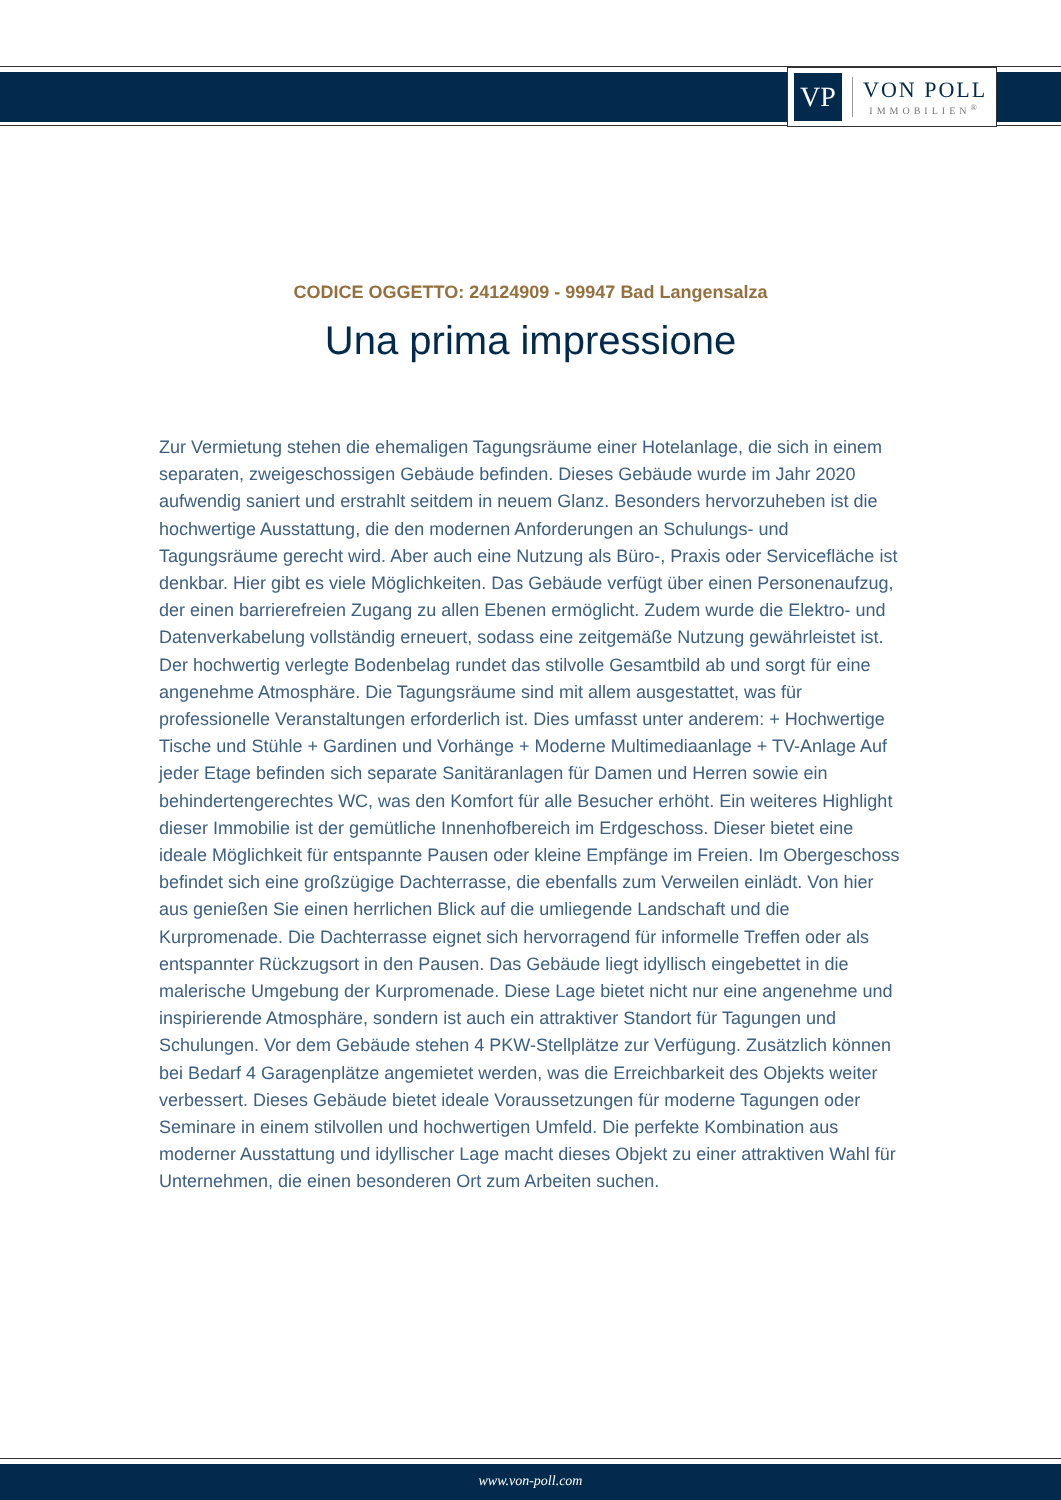VP
VON POLL
IMMOBILIEN<sup>®</sup>
CODICE OGGETTO: 24124909 - 99947 Bad Langensalza
Una prima impressione
Zur Vermietung stehen die ehemaligen Tagungsräume einer Hotelanlage, die sich in einem separaten, zweigeschossigen Gebäude befinden. Dieses Gebäude wurde im Jahr 2020 aufwendig saniert und erstrahlt seitdem in neuem Glanz. Besonders hervorzuheben ist die hochwertige Ausstattung, die den modernen Anforderungen an Schulungs- und Tagungsräume gerecht wird. Aber auch eine Nutzung als Büro-, Praxis oder Servicefläche ist denkbar. Hier gibt es viele Möglichkeiten. Das Gebäude verfügt über einen Personenaufzug, der einen barrierefreien Zugang zu allen Ebenen ermöglicht. Zudem wurde die Elektro- und Datenverkabelung vollständig erneuert, sodass eine zeitgemäße Nutzung gewährleistet ist. Der hochwertig verlegte Bodenbelag rundet das stilvolle Gesamtbild ab und sorgt für eine angenehme Atmosphäre. Die Tagungsräume sind mit allem ausgestattet, was für professionelle Veranstaltungen erforderlich ist. Dies umfasst unter anderem: + Hochwertige Tische und Stühle + Gardinen und Vorhänge + Moderne Multimediaanlage + TV-Anlage Auf jeder Etage befinden sich separate Sanitäranlagen für Damen und Herren sowie ein behindertengerechtes WC, was den Komfort für alle Besucher erhöht. Ein weiteres Highlight dieser Immobilie ist der gemütliche Innenhofbereich im Erdgeschoss. Dieser bietet eine ideale Möglichkeit für entspannte Pausen oder kleine Empfänge im Freien. Im Obergeschoss befindet sich eine großzügige Dachterrasse, die ebenfalls zum Verweilen einlädt. Von hier aus genießen Sie einen herrlichen Blick auf die umliegende Landschaft und die Kurpromenade. Die Dachterrasse eignet sich hervorragend für informelle Treffen oder als entspannter Rückzugsort in den Pausen. Das Gebäude liegt idyllisch eingebettet in die malerische Umgebung der Kurpromenade. Diese Lage bietet nicht nur eine angenehme und inspirierende Atmosphäre, sondern ist auch ein attraktiver Standort für Tagungen und Schulungen. Vor dem Gebäude stehen 4 PKW-Stellplätze zur Verfügung. Zusätzlich können bei Bedarf 4 Garagenplätze angemietet werden, was die Erreichbarkeit des Objekts weiter verbessert. Dieses Gebäude bietet ideale Voraussetzungen für moderne Tagungen oder Seminare in einem stilvollen und hochwertigen Umfeld. Die perfekte Kombination aus moderner Ausstattung und idyllischer Lage macht dieses Objekt zu einer attraktiven Wahl für Unternehmen, die einen besonderen Ort zum Arbeiten suchen.
www.von-poll.com